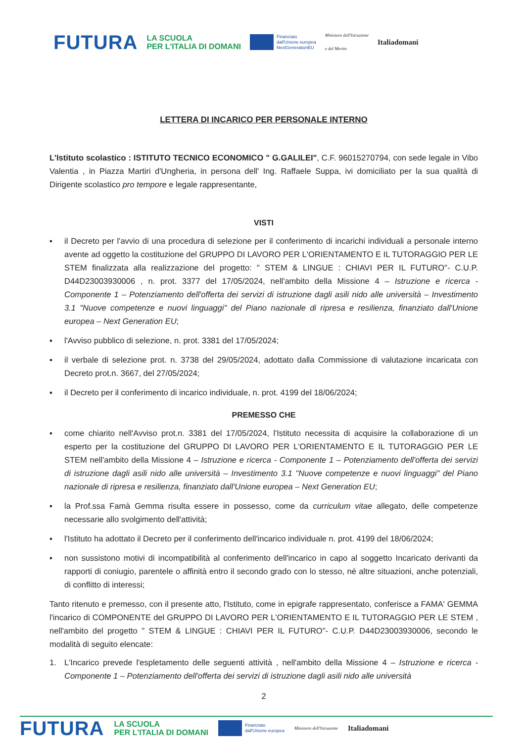FUTURA LA SCUOLA
PER L'ITALIA DI DOMANI Finanziato
dall'Unione europea
NextGenerationEU Ministero dell'Istruzione
e del Merito Italiadomani
LETTERA DI INCARICO PER PERSONALE INTERNO
L'Istituto scolastico : ISTITUTO TECNICO ECONOMICO " G.GALILEI", C.F. 96015270794, con sede legale in Vibo Valentia , in Piazza Martiri d'Ungheria, in persona dell' Ing. Raffaele Suppa, ivi domiciliato per la sua qualità di Dirigente scolastico pro tempore e legale rappresentante,
VISTI
▪ il Decreto per l'avvio di una procedura di selezione per il conferimento di incarichi individuali a personale interno avente ad oggetto la costituzione del GRUPPO DI LAVORO PER L'ORIENTAMENTO E IL TUTORAGGIO PER LE STEM finalizzata alla realizzazione del progetto: " STEM & LINGUE : CHIAVI PER IL FUTURO"- C.U.P. D44D23003930006 , n. prot. 3377 del 17/05/2024, nell'ambito della Missione 4 – Istruzione e ricerca - Componente 1 – Potenziamento dell'offerta dei servizi di istruzione dagli asili nido alle università – Investimento 3.1 "Nuove competenze e nuovi linguaggi" del Piano nazionale di ripresa e resilienza, finanziato dall'Unione europea – Next Generation EU;
▪ l'Avviso pubblico di selezione, n. prot. 3381 del 17/05/2024;
▪ il verbale di selezione prot. n. 3738 del 29/05/2024, adottato dalla Commissione di valutazione incaricata con Decreto prot.n. 3667, del 27/05/2024;
▪ il Decreto per il conferimento di incarico individuale, n. prot. 4199 del 18/06/2024;
PREMESSO CHE
▪ come chiarito nell'Avviso prot.n. 3381 del 17/05/2024, l'Istituto necessita di acquisire la collaborazione di un esperto per la costituzione del GRUPPO DI LAVORO PER L'ORIENTAMENTO E IL TUTORAGGIO PER LE STEM nell'ambito della Missione 4 – Istruzione e ricerca - Componente 1 – Potenziamento dell'offerta dei servizi di istruzione dagli asili nido alle università – Investimento 3.1 "Nuove competenze e nuovi linguaggi" del Piano nazionale di ripresa e resilienza, finanziato dall'Unione europea – Next Generation EU;
▪ la Prof.ssa Famà Gemma risulta essere in possesso, come da curriculum vitae allegato, delle competenze necessarie allo svolgimento dell'attività;
▪ l'Istituto ha adottato il Decreto per il conferimento dell'incarico individuale n. prot. 4199 del 18/06/2024;
▪ non sussistono motivi di incompatibilità al conferimento dell'incarico in capo al soggetto Incaricato derivanti da rapporti di coniugio, parentele o affinità entro il secondo grado con lo stesso, né altre situazioni, anche potenziali, di conflitto di interessi;
Tanto ritenuto e premesso, con il presente atto, l'Istituto, come in epigrafe rappresentato, conferisce a FAMA' GEMMA l'incarico di COMPONENTE del GRUPPO DI LAVORO PER L'ORIENTAMENTO E IL TUTORAGGIO PER LE STEM , nell'ambito del progetto " STEM & LINGUE : CHIAVI PER IL FUTURO"- C.U.P. D44D23003930006, secondo le modalità di seguito elencate:
1. L'Incarico prevede l'espletamento delle seguenti attività , nell'ambito della Missione 4 – Istruzione e ricerca - Componente 1 – Potenziamento dell'offerta dei servizi di istruzione dagli asili nido alle università
2
FUTURA LA SCUOLA
PER L'ITALIA DI DOMANI Finanziato
dall'Unione europea Ministero dell'Istruzione Italiadomani